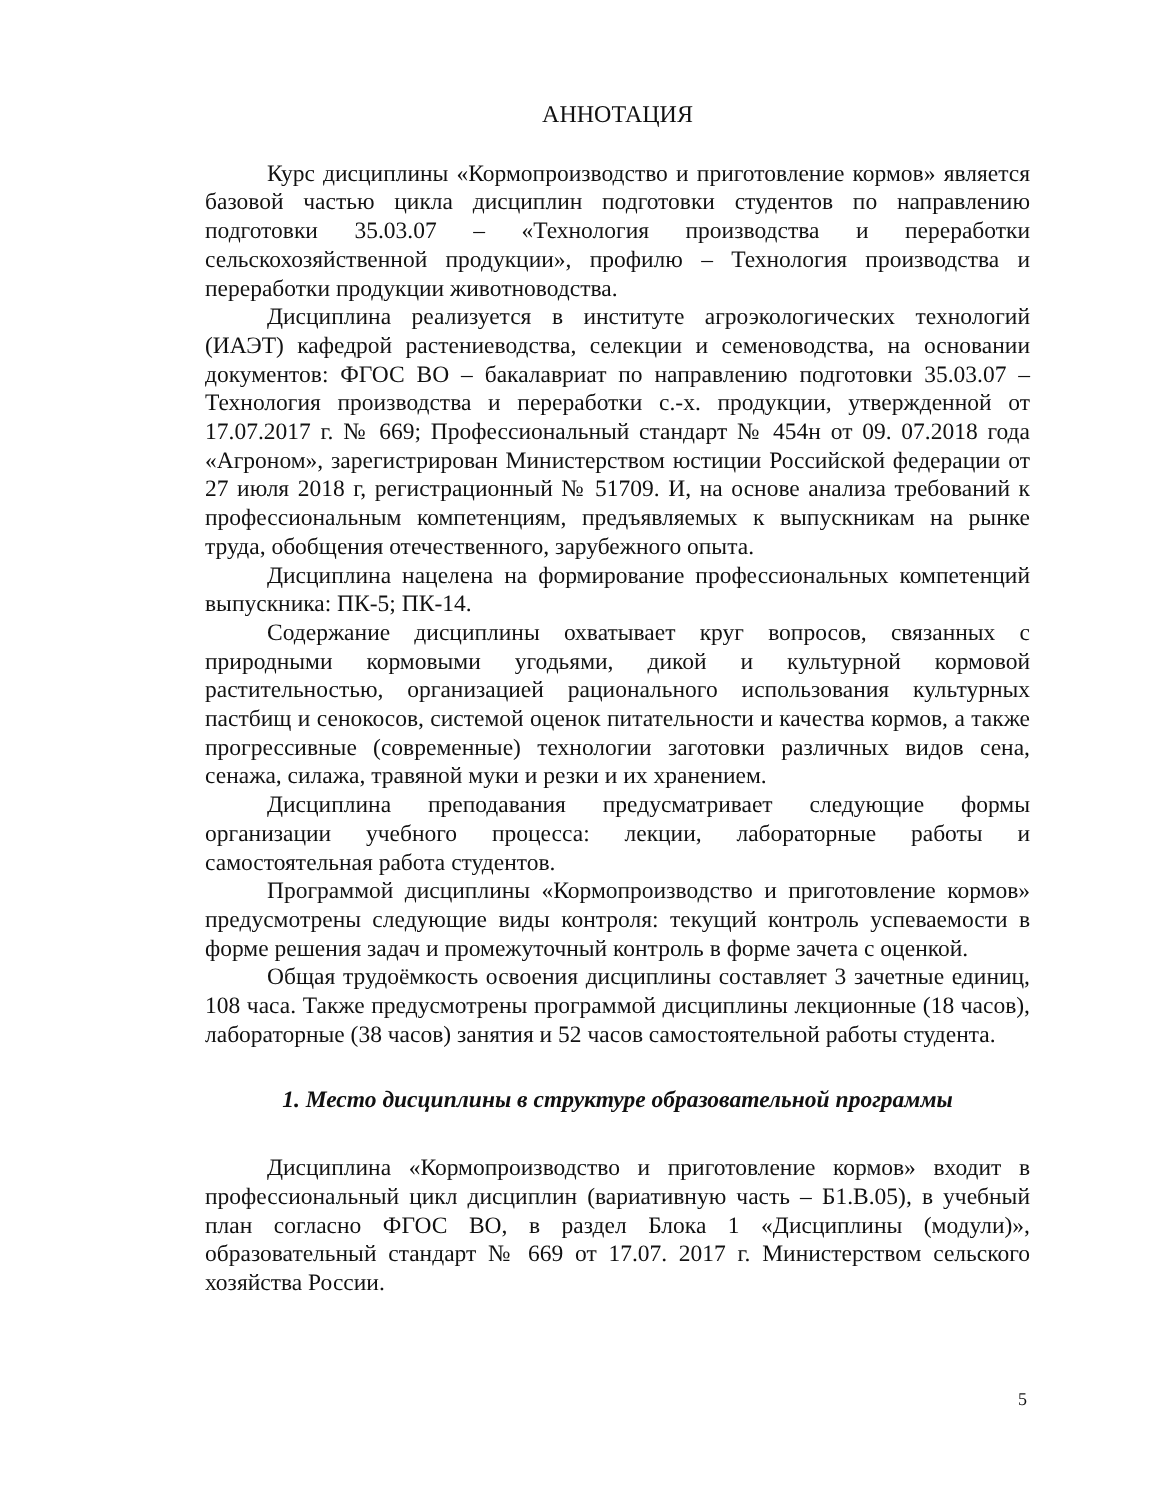АННОТАЦИЯ
Курс дисциплины «Кормопроизводство и приготовление кормов» является базовой частью цикла дисциплин подготовки студентов по направлению подготовки 35.03.07 – «Технология производства и переработки сельскохозяйственной продукции», профилю – Технология производства и переработки продукции животноводства.
Дисциплина реализуется в институте агроэкологических технологий (ИАЭТ) кафедрой растениеводства, селекции и семеноводства, на основании документов: ФГОС ВО – бакалавриат по направлению подготовки 35.03.07 – Технология производства и переработки с.-х. продукции, утвержденной от 17.07.2017 г. № 669; Профессиональный стандарт № 454н от 09. 07.2018 года «Агроном», зарегистрирован Министерством юстиции Российской федерации от 27 июля 2018 г, регистрационный № 51709. И, на основе анализа требований к профессиональным компетенциям, предъявляемых к выпускникам на рынке труда, обобщения отечественного, зарубежного опыта.
Дисциплина нацелена на формирование профессиональных компетенций выпускника: ПК-5; ПК-14.
Содержание дисциплины охватывает круг вопросов, связанных с природными кормовыми угодьями, дикой и культурной кормовой растительностью, организацией рационального использования культурных пастбищ и сенокосов, системой оценок питательности и качества кормов, а также прогрессивные (современные) технологии заготовки различных видов сена, сенажа, силажа, травяной муки и резки и их хранением.
Дисциплина преподавания предусматривает следующие формы организации учебного процесса: лекции, лабораторные работы и самостоятельная работа студентов.
Программой дисциплины «Кормопроизводство и приготовление кормов» предусмотрены следующие виды контроля: текущий контроль успеваемости в форме решения задач и промежуточный контроль в форме зачета с оценкой.
Общая трудоёмкость освоения дисциплины составляет 3 зачетные единиц, 108 часа. Также предусмотрены программой дисциплины лекционные (18 часов), лабораторные (38 часов) занятия и 52 часов самостоятельной работы студента.
1. Место дисциплины в структуре образовательной программы
Дисциплина «Кормопроизводство и приготовление кормов» входит в профессиональный цикл дисциплин (вариативную часть – Б1.В.05), в учебный план согласно ФГОС ВО, в раздел Блока 1 «Дисциплины (модули)», образовательный стандарт № 669 от 17.07. 2017 г. Министерством сельского хозяйства России.
5